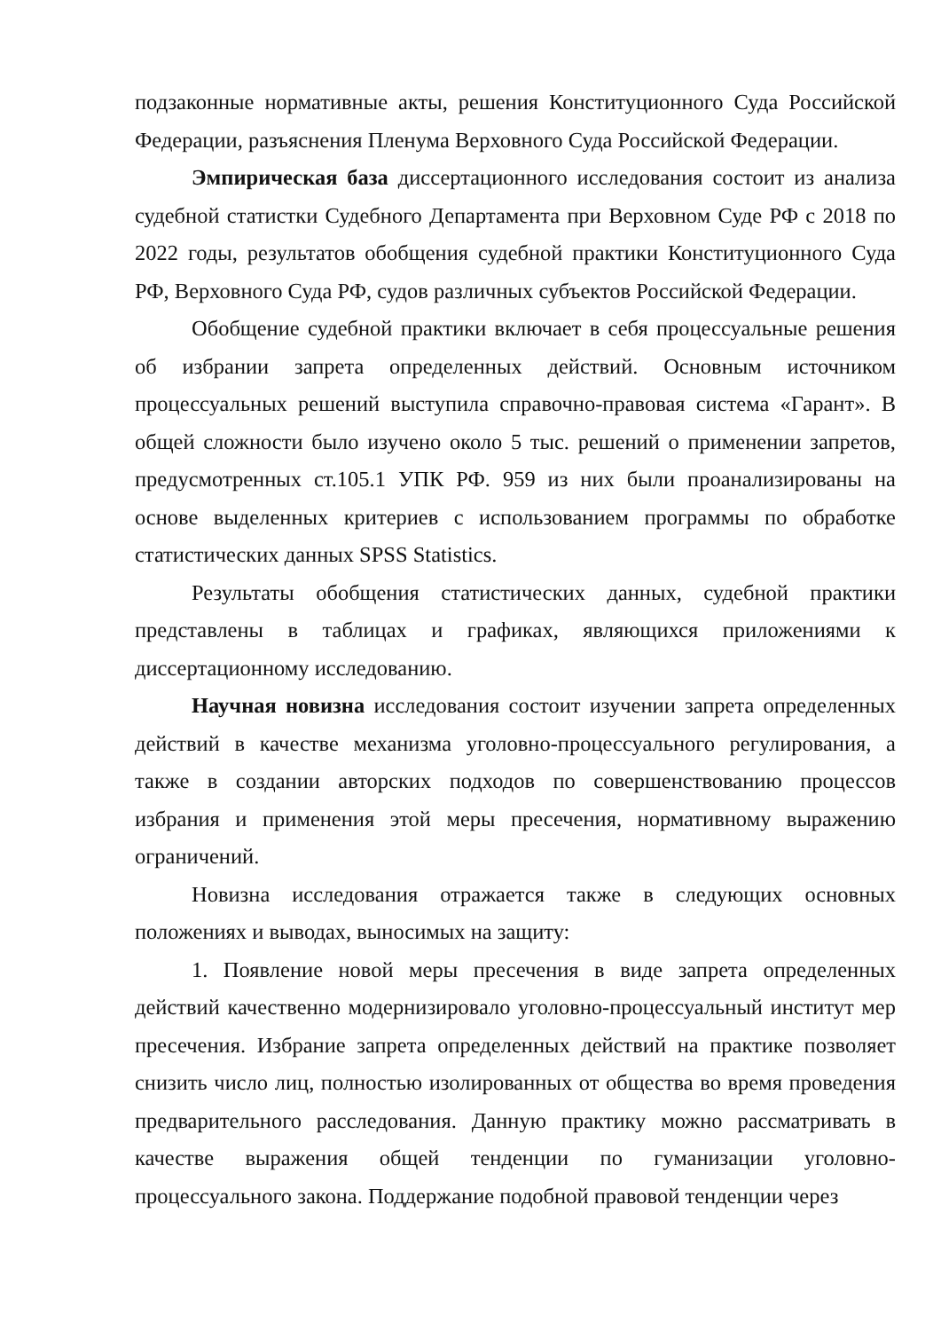подзаконные нормативные акты, решения Конституционного Суда Российской Федерации, разъяснения Пленума Верховного Суда Российской Федерации.
Эмпирическая база диссертационного исследования состоит из анализа судебной статистки Судебного Департамента при Верховном Суде РФ с 2018 по 2022 годы, результатов обобщения судебной практики Конституционного Суда РФ, Верховного Суда РФ, судов различных субъектов Российской Федерации.
Обобщение судебной практики включает в себя процессуальные решения об избрании запрета определенных действий. Основным источником процессуальных решений выступила справочно-правовая система «Гарант». В общей сложности было изучено около 5 тыс. решений о применении запретов, предусмотренных ст.105.1 УПК РФ. 959 из них были проанализированы на основе выделенных критериев с использованием программы по обработке статистических данных SPSS Statistics.
Результаты обобщения статистических данных, судебной практики представлены в таблицах и графиках, являющихся приложениями к диссертационному исследованию.
Научная новизна исследования состоит изучении запрета определенных действий в качестве механизма уголовно-процессуального регулирования, а также в создании авторских подходов по совершенствованию процессов избрания и применения этой меры пресечения, нормативному выражению ограничений.
Новизна исследования отражается также в следующих основных положениях и выводах, выносимых на защиту:
1. Появление новой меры пресечения в виде запрета определенных действий качественно модернизировало уголовно-процессуальный институт мер пресечения. Избрание запрета определенных действий на практике позволяет снизить число лиц, полностью изолированных от общества во время проведения предварительного расследования. Данную практику можно рассматривать в качестве выражения общей тенденции по гуманизации уголовно-процессуального закона. Поддержание подобной правовой тенденции через